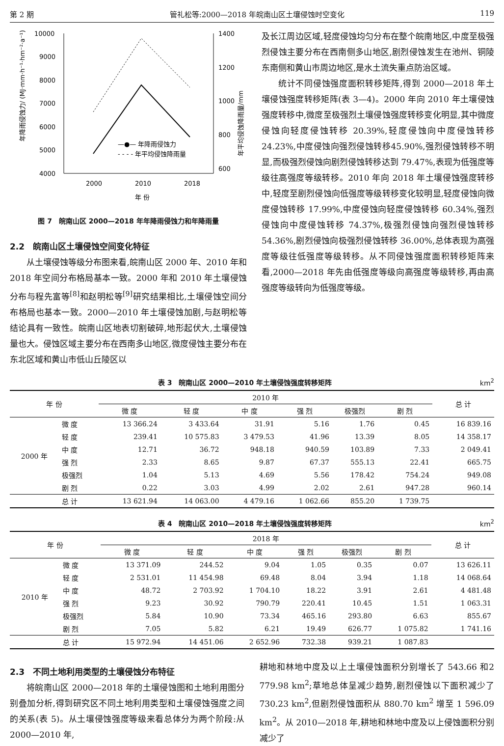第 2 期 管礼松等:2000—2018 年皖南山区土壤侵蚀时空变化 119
10000
9000
8000
7000
6000
5000
4000
1400
1200
1000
800
600
2000
2010
2018
年 份
—●— 年降雨侵蚀力
- - - - 年平均侵蚀降雨量
年降雨侵蚀力/ (MJ·mm·h⁻¹·hm⁻²·a⁻¹)
年平均侵蚀降雨量/mm
图 7　皖南山区 2000—2018 年年降雨侵蚀力和年降雨量
2.2　皖南山区土壤侵蚀空间变化特征
从土壤侵蚀等级分布图来看,皖南山区 2000 年、2010 年和 2018 年空间分布格局基本一致。2000 年和 2010 年土壤侵蚀分布与程先富等<sup>[8]</sup>和赵明松等<sup>[9]</sup>研究结果相比,土壤侵蚀空间分布格局也基本一致。2000—2010 年土壤侵蚀加剧,与赵明松等结论具有一致性。皖南山区地表切割破碎,地形起伏大,土壤侵蚀量也大。侵蚀区域主要分布在西南多山地区,微度侵蚀主要分布在东北区域和黄山市低山丘陵区以
及长江周边区域,轻度侵蚀均匀分布在整个皖南地区,中度至极强烈侵蚀主要分布在西南侧多山地区,剧烈侵蚀发生在池州、铜陵东南侧和黄山市周边地区,是水土流失重点防治区域。
统计不同侵蚀强度面积转移矩阵,得到 2000—2018 年土壤侵蚀强度转移矩阵(表 3—4)。2000 年向 2010 年土壤侵蚀强度转移中,微度至极强烈土壤侵蚀强度转移变化明显,其中微度侵蚀向轻度侵蚀转移 20.39%,轻度侵蚀向中度侵蚀转移 24.23%,中度侵蚀向强烈侵蚀转移45.90%,强烈侵蚀转移不明显,而极强烈侵蚀向剧烈侵蚀转移达到 79.47%,表现为低强度等级往高强度等级转移。2010 年向 2018 年土壤侵蚀强度转移中,轻度至剧烈侵蚀向低强度等级转移变化较明显,轻度侵蚀向微度侵蚀转移 17.99%,中度侵蚀向轻度侵蚀转移 60.34%,强烈侵蚀向中度侵蚀转移 74.37%,极强烈侵蚀向强烈侵蚀转移54.36%,剧烈侵蚀向极强烈侵蚀转移 36.00%,总体表现为高强度等级往低强度等级转移。从不同侵蚀强度面积转移矩阵来看,2000—2018 年先由低强度等级向高强度等级转移,再由高强度等级转向为低强度等级。
表 3　皖南山区 2000—2010 年土壤侵蚀强度转移矩阵 km<sup>2</sup>
| 年 份 | | 2010 年 | | | | | | 总 计 |
| --- | --- | --- | --- | --- | --- | --- | --- | --- |
| | | 微 度 | 轻 度 | 中 度 | 强 烈 | 极强烈 | 剧 烈 | |
| 2000 年 | 微 度 | 13 366.24 | 3 433.64 | 31.91 | 5.16 | 1.76 | 0.45 | 16 839.16 |
| | 轻 度 | 239.41 | 10 575.83 | 3 479.53 | 41.96 | 13.39 | 8.05 | 14 358.17 |
| | 中 度 | 12.71 | 36.72 | 948.18 | 940.59 | 103.89 | 7.33 | 2 049.41 |
| | 强 烈 | 2.33 | 8.65 | 9.87 | 67.37 | 555.13 | 22.41 | 665.75 |
| | 极强烈 | 1.04 | 5.13 | 4.69 | 5.56 | 178.42 | 754.24 | 949.08 |
| | 剧 烈 | 0.22 | 3.03 | 4.99 | 2.02 | 2.61 | 947.28 | 960.14 |
| | 总 计 | 13 621.94 | 14 063.00 | 4 479.16 | 1 062.66 | 855.20 | 1 739.75 | |
表 4　皖南山区 2010—2018 年土壤侵蚀强度转移矩阵 km<sup>2</sup>
| 年 份 | | 2018 年 | | | | | | 总 计 |
| --- | --- | --- | --- | --- | --- | --- | --- | --- |
| | | 微 度 | 轻 度 | 中 度 | 强 烈 | 极强烈 | 剧 烈 | |
| 2010 年 | 微 度 | 13 371.09 | 244.52 | 9.04 | 1.05 | 0.35 | 0.07 | 13 626.11 |
| | 轻 度 | 2 531.01 | 11 454.98 | 69.48 | 8.04 | 3.94 | 1.18 | 14 068.64 |
| | 中 度 | 48.72 | 2 703.92 | 1 704.10 | 18.22 | 3.91 | 2.61 | 4 481.48 |
| | 强 烈 | 9.23 | 30.92 | 790.79 | 220.41 | 10.45 | 1.51 | 1 063.31 |
| | 极强烈 | 5.84 | 10.90 | 73.34 | 465.16 | 293.80 | 6.63 | 855.67 |
| | 剧 烈 | 7.05 | 5.82 | 6.21 | 19.49 | 626.77 | 1 075.82 | 1 741.16 |
| | 总 计 | 15 972.94 | 14 451.06 | 2 652.96 | 732.38 | 939.21 | 1 087.83 | |
2.3　不同土地利用类型的土壤侵蚀分布特征
将皖南山区 2000—2018 年的土壤侵蚀图和土地利用图分别叠加分析,得到研究区不同土地利用类型和土壤侵蚀强度之间的关系(表 5)。从土壤侵蚀强度等级来看总体分为两个阶段:从 2000—2010 年,
耕地和林地中度及以上土壤侵蚀面积分别增长了 543.66 和2 779.98 km<sup>2</sup>;草地总体呈减少趋势,剧烈侵蚀以下面积减少了 730.23 km<sup>2</sup>,但剧烈侵蚀面积从 880.70 km<sup>2</sup> 增至 1 596.09 km<sup>2</sup>。从 2010—2018 年,耕地和林地中度及以上侵蚀面积分别减少了